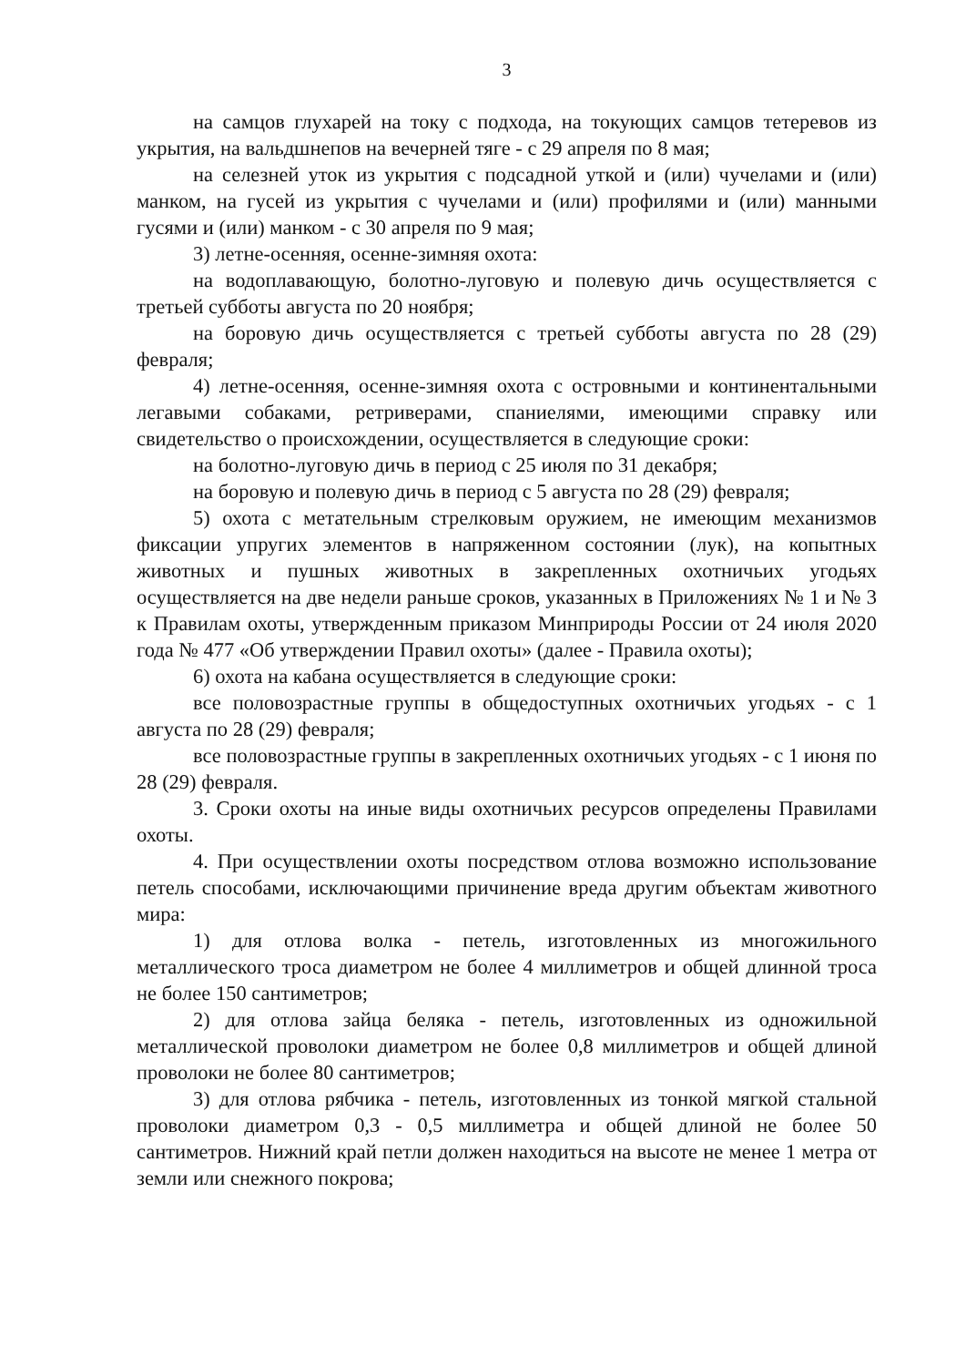3
на самцов глухарей на току с подхода, на токующих самцов тетеревов из укрытия, на вальдшнепов на вечерней тяге - с 29 апреля по 8 мая;
на селезней уток из укрытия с подсадной уткой и (или) чучелами и (или) манком, на гусей из укрытия с чучелами и (или) профилями и (или) манными гусями и (или) манком - с 30 апреля по 9 мая;
3) летне-осенняя, осенне-зимняя охота:
на водоплавающую, болотно-луговую и полевую дичь осуществляется с третьей субботы августа по 20 ноября;
на боровую дичь осуществляется с третьей субботы августа по 28 (29) февраля;
4) летне-осенняя, осенне-зимняя охота с островными и континентальными легавыми собаками, ретриверами, спаниелями, имеющими справку или свидетельство о происхождении, осуществляется в следующие сроки:
на болотно-луговую дичь в период с 25 июля по 31 декабря;
на боровую и полевую дичь в период с 5 августа по 28 (29) февраля;
5) охота с метательным стрелковым оружием, не имеющим механизмов фиксации упругих элементов в напряженном состоянии (лук), на копытных животных и пушных животных в закрепленных охотничьих угодьях осуществляется на две недели раньше сроков, указанных в Приложениях № 1 и № 3 к Правилам охоты, утвержденным приказом Минприроды России от 24 июля 2020 года № 477 «Об утверждении Правил охоты» (далее - Правила охоты);
6) охота на кабана осуществляется в следующие сроки:
все половозрастные группы в общедоступных охотничьих угодьях - с 1 августа по 28 (29) февраля;
все половозрастные группы в закрепленных охотничьих угодьях - с 1 июня по 28 (29) февраля.
3. Сроки охоты на иные виды охотничьих ресурсов определены Правилами охоты.
4. При осуществлении охоты посредством отлова возможно использование петель способами, исключающими причинение вреда другим объектам животного мира:
1) для отлова волка - петель, изготовленных из многожильного металлического троса диаметром не более 4 миллиметров и общей длинной троса не более 150 сантиметров;
2) для отлова зайца беляка - петель, изготовленных из одножильной металлической проволоки диаметром не более 0,8 миллиметров и общей длиной проволоки не более 80 сантиметров;
3) для отлова рябчика - петель, изготовленных из тонкой мягкой стальной проволоки диаметром 0,3 - 0,5 миллиметра и общей длиной не более 50 сантиметров. Нижний край петли должен находиться на высоте не менее 1 метра от земли или снежного покрова;